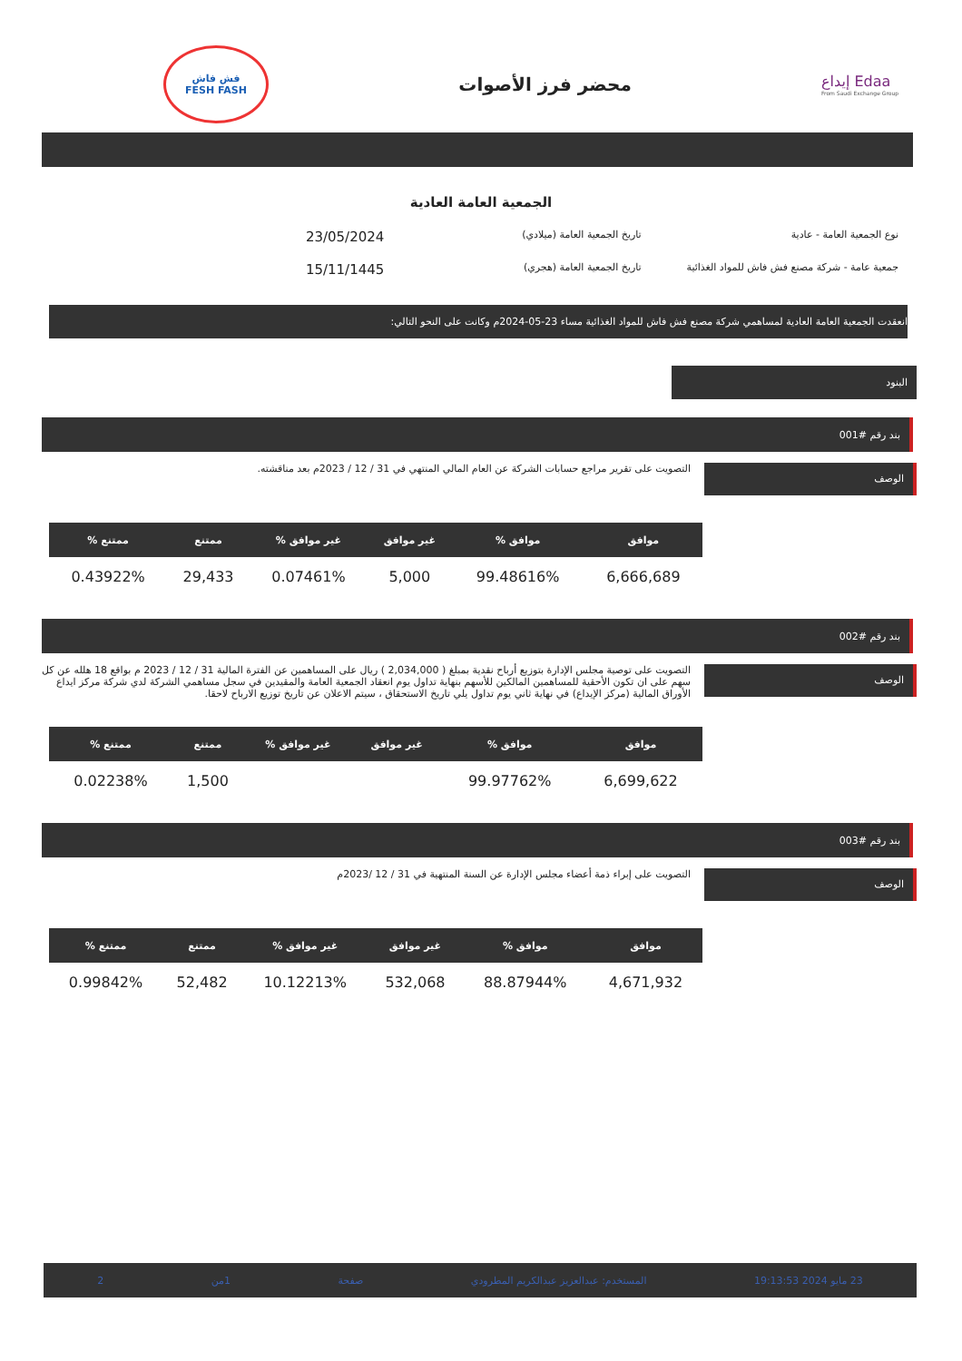إيداع Edaa
From Saudi Exchange Group
محضر فرز الأصوات
فش فاش
FESH FASH
الجمعية العامة العادية
نوع الجمعية العامة - عادية
تاريخ الجمعية العامة (ميلادي)
23/05/2024
جمعية عامة - شركة مصنع فش فاش للمواد الغذائية
تاريخ الجمعية العامة (هجري)
15/11/1445
انعقدت الجمعية العامة العادية لمساهمي شركة مصنع فش فاش للمواد الغذائية مساء 23-05-2024م وكانت على النحو التالي:
البنود
بند رقم #001
الوصف
التصويت على تقرير مراجع حسابات الشركة عن العام المالي المنتهي في 31 / 12 / 2023م بعد مناقشته.
| موافق | موافق % | غير موافق | غير موافق % | ممتنع | ممتنع % |
| --- | --- | --- | --- | --- | --- |
| 6,666,689 | 99.48616% | 5,000 | 0.07461% | 29,433 | 0.43922% |
بند رقم #002
الوصف
التصويت على توصية مجلس الإدارة بتوزيع أرباح نقدية بمبلغ ( 2,034,000 ) ريال على المساهمين عن الفترة المالية 31 / 12 / 2023 م بواقع 18 هلله عن كل سهم على ان تكون الأحقية للمساهمين المالكين للأسهم بنهاية تداول يوم انعقاد الجمعية العامة والمقيدين في سجل مساهمي الشركة لدي شركة مركز ايداع الأوراق المالية (مركز الإيداع) في نهاية ثاني يوم تداول يلي تاريخ الاستحقاق ، سيتم الاعلان عن تاريخ توزيع الارباح لاحقا.
| موافق | موافق % | غير موافق | غير موافق % | ممتنع | ممتنع % |
| --- | --- | --- | --- | --- | --- |
| 6,699,622 | 99.97762% | | | 1,500 | 0.02238% |
بند رقم #003
الوصف
التصويت على إبراء ذمة أعضاء مجلس الإدارة عن السنة المنتهية في 31 / 12 /2023م
| موافق | موافق % | غير موافق | غير موافق % | ممتنع | ممتنع % |
| --- | --- | --- | --- | --- | --- |
| 4,671,932 | 88.87944% | 532,068 | 10.12213% | 52,482 | 0.99842% |
23 مايو 2024 19:13:53 المستخدم: عبدالعزيز عبدالكريم المطرودي صفحة 1من 2